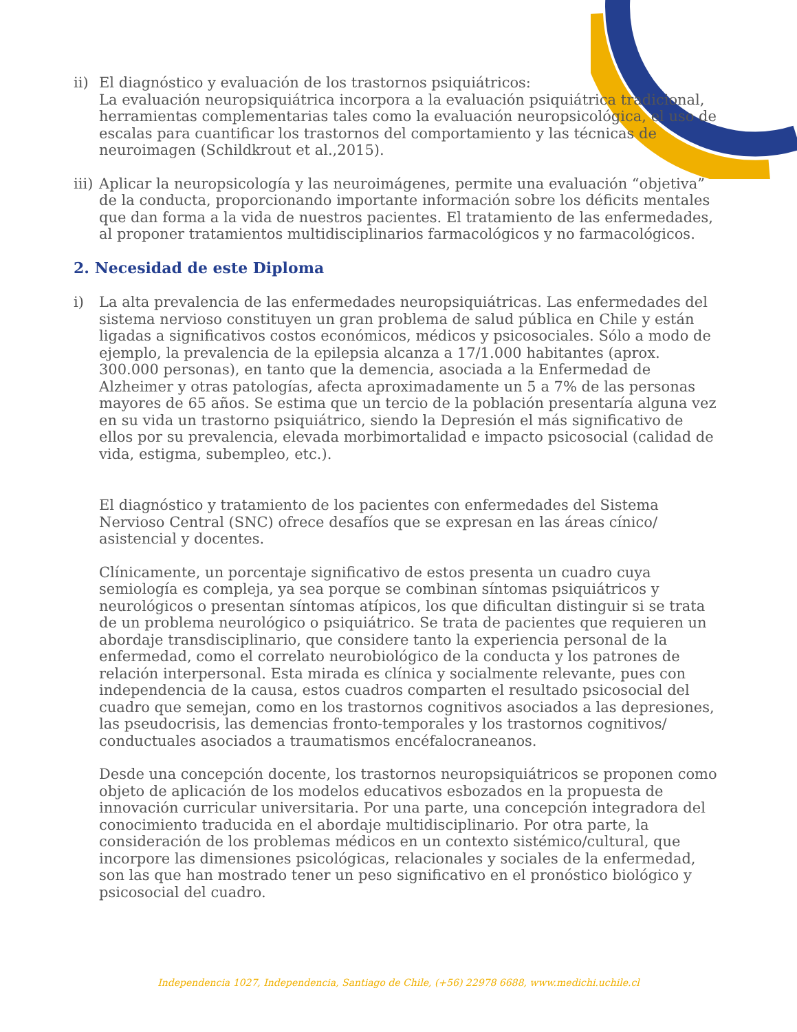ii)
El diagnóstico y evaluación de los trastornos psiquiátricos:
La evaluación neuropsiquiátrica incorpora a la evaluación psiquiátrica tradicional, herramientas complementarias tales como la evaluación neuropsicológica, el uso de escalas para cuantificar los trastornos del comportamiento y las técnicas de neuroimagen (Schildkrout et al.,2015).
iii)
Aplicar la neuropsicología y las neuroimágenes, permite una evaluación “objetiva” de la conducta, proporcionando importante información sobre los déficits mentales que dan forma a la vida de nuestros pacientes. El tratamiento de las enfermedades, al proponer tratamientos multidisciplinarios farmacológicos y no farmacológicos.
2. Necesidad de este Diploma
i) La alta prevalencia de las enfermedades neuropsiquiátricas. Las enfermedades del sistema nervioso constituyen un gran problema de salud pública en Chile y están ligadas a significativos costos económicos, médicos y psicosociales. Sólo a modo de ejemplo, la prevalencia de la epilepsia alcanza a 17/1.000 habitantes (aprox. 300.000 personas), en tanto que la demencia, asociada a la Enfermedad de Alzheimer y otras patologías, afecta aproximadamente un 5 a 7% de las personas mayores de 65 años. Se estima que un tercio de la población presentaría alguna vez en su vida un trastorno psiquiátrico, siendo la Depresión el más significativo de ellos por su prevalencia, elevada morbimortalidad e impacto psicosocial (calidad de vida, estigma, subempleo, etc.).
El diagnóstico y tratamiento de los pacientes con enfermedades del Sistema Nervioso Central (SNC) ofrece desafíos que se expresan en las áreas cínico/ asistencial y docentes.
Clínicamente, un porcentaje significativo de estos presenta un cuadro cuya semiología es compleja, ya sea porque se combinan síntomas psiquiátricos y neurológicos o presentan síntomas atípicos, los que dificultan distinguir si se trata de un problema neurológico o psiquiátrico. Se trata de pacientes que requieren un abordaje transdisciplinario, que considere tanto la experiencia personal de la enfermedad, como el correlato neurobiológico de la conducta y los patrones de relación interpersonal. Esta mirada es clínica y socialmente relevante, pues con independencia de la causa, estos cuadros comparten el resultado psicosocial del cuadro que semejan, como en los trastornos cognitivos asociados a las depresiones, las pseudocrisis, las demencias fronto-temporales y los trastornos cognitivos/ conductuales asociados a traumatismos encéfalocraneanos.
Desde una concepción docente, los trastornos neuropsiquiátricos se proponen como objeto de aplicación de los modelos educativos esbozados en la propuesta de innovación curricular universitaria. Por una parte, una concepción integradora del conocimiento traducida en el abordaje multidisciplinario. Por otra parte, la consideración de los problemas médicos en un contexto sistémico/cultural, que incorpore las dimensiones psicológicas, relacionales y sociales de la enfermedad, son las que han mostrado tener un peso significativo en el pronóstico biológico y psicosocial del cuadro.
Independencia 1027, Independencia, Santiago de Chile, (+56) 22978 6688, www.medichi.uchile.cl